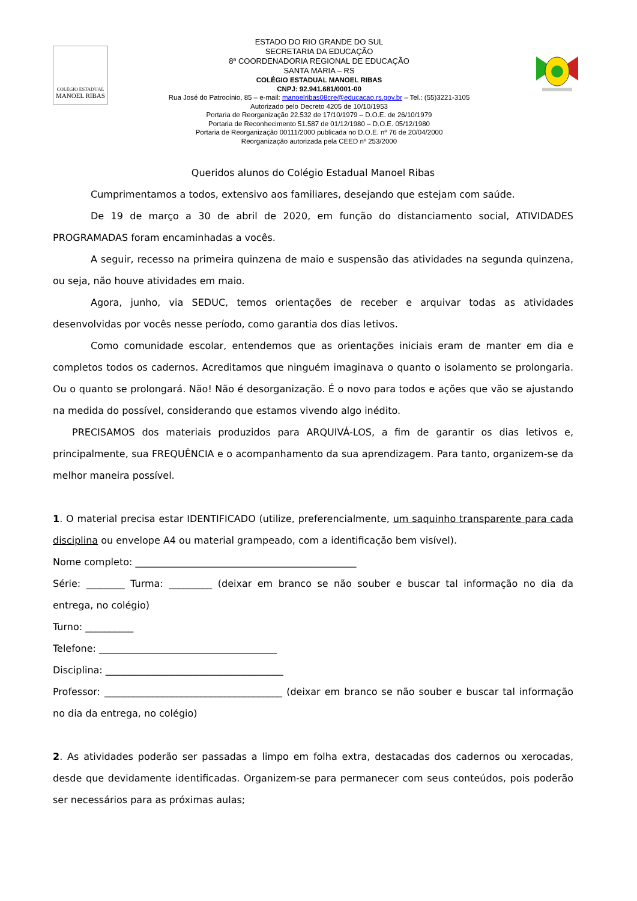COLÉGIO ESTADUAL
MANOEL RIBAS
ESTADO DO RIO GRANDE DO SUL
SECRETARIA DA EDUCAÇÃO
8ª COORDENADORIA REGIONAL DE EDUCAÇÃO
SANTA MARIA – RS
COLÉGIO ESTADUAL MANOEL RIBAS
CNPJ: 92.941.681/0001-00
Rua José do Patrocínio, 85 – e-mail: manoelribas08cre@educacao.rs.gov.br – Tel.: (55)3221-3105
Autorizado pelo Decreto 4205 de 10/10/1953
Portaria de Reorganização 22.532 de 17/10/1979 – D.O.E. de 26/10/1979
Portaria de Reconhecimento 51.587 de 01/12/1980 – D.O.E. 05/12/1980
Portaria de Reorganização 00111/2000 publicada no D.O.E. nº 76 de 20/04/2000
Reorganização autorizada pela CEED nº 253/2000
Queridos alunos do Colégio Estadual Manoel Ribas
Cumprimentamos a todos, extensivo aos familiares, desejando que estejam com saúde.
De 19 de março a 30 de abril de 2020, em função do distanciamento social, ATIVIDADES PROGRAMADAS foram encaminhadas a vocês.
A seguir, recesso na primeira quinzena de maio e suspensão das atividades na segunda quinzena, ou seja, não houve atividades em maio.
Agora, junho, via SEDUC, temos orientações de receber e arquivar todas as atividades desenvolvidas por vocês nesse período, como garantia dos dias letivos.
Como comunidade escolar, entendemos que as orientações iniciais eram de manter em dia e completos todos os cadernos. Acreditamos que ninguém imaginava o quanto o isolamento se prolongaria. Ou o quanto se prolongará. Não! Não é desorganização. É o novo para todos e ações que vão se ajustando na medida do possível, considerando que estamos vivendo algo inédito.
PRECISAMOS dos materiais produzidos para ARQUIVÁ-LOS, a fim de garantir os dias letivos e, principalmente, sua FREQUÊNCIA e o acompanhamento da sua aprendizagem. Para tanto, organizem-se da melhor maneira possível.
1. O material precisa estar IDENTIFICADO (utilize, preferencialmente, um saquinho transparente para cada disciplina ou envelope A4 ou material grampeado, com a identificação bem visível).
Nome completo: ______________________________________________
Série: ________ Turma: _________ (deixar em branco se não souber e buscar tal informação no dia da entrega, no colégio)
Turno: __________
Telefone: _____________________________________
Disciplina: _____________________________________
Professor: _____________________________________ (deixar em branco se não souber e buscar tal informação no dia da entrega, no colégio)
2. As atividades poderão ser passadas a limpo em folha extra, destacadas dos cadernos ou xerocadas, desde que devidamente identificadas. Organizem-se para permanecer com seus conteúdos, pois poderão ser necessários para as próximas aulas;